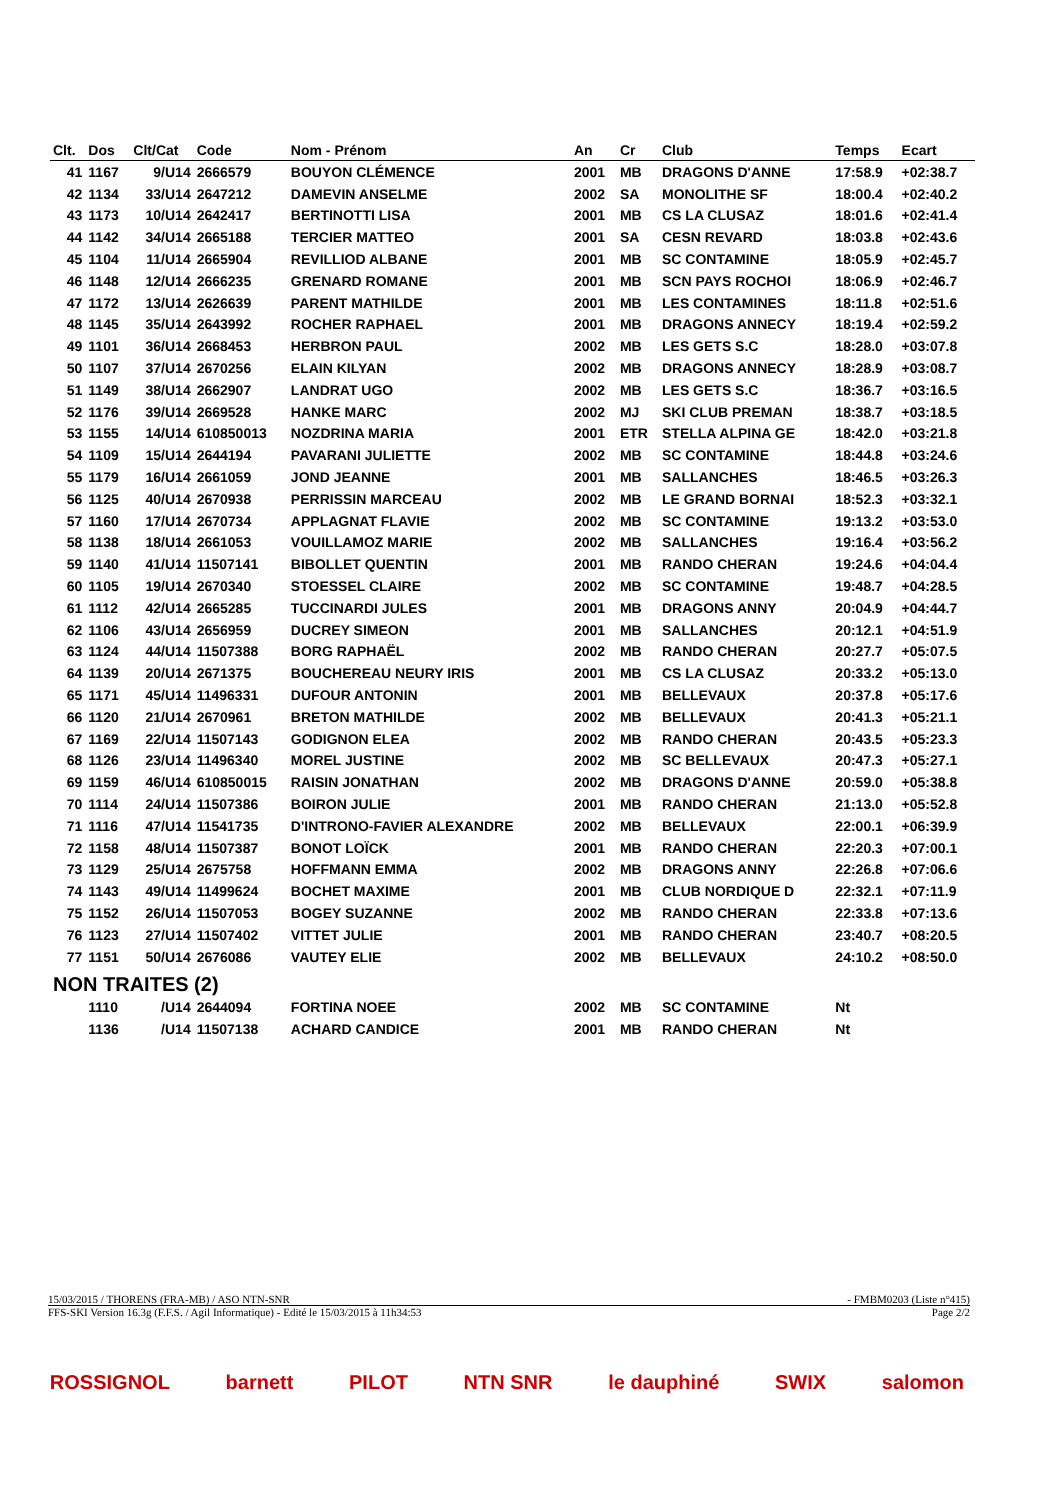| Clt. | Dos | Clt/Cat | Code | Nom - Prénom | An | Cr | Club | Temps | Ecart |
| --- | --- | --- | --- | --- | --- | --- | --- | --- | --- |
| 41 | 1167 | 9/U14 | 2666579 | BOUYON CLÉMENCE | 2001 | MB | DRAGONS D'ANNE | 17:58.9 | +02:38.7 |
| 42 | 1134 | 33/U14 | 2647212 | DAMEVIN ANSELME | 2002 | SA | MONOLITHE SF | 18:00.4 | +02:40.2 |
| 43 | 1173 | 10/U14 | 2642417 | BERTINOTTI LISA | 2001 | MB | CS LA CLUSAZ | 18:01.6 | +02:41.4 |
| 44 | 1142 | 34/U14 | 2665188 | TERCIER MATTEO | 2001 | SA | CESN REVARD | 18:03.8 | +02:43.6 |
| 45 | 1104 | 11/U14 | 2665904 | REVILLIOD ALBANE | 2001 | MB | SC CONTAMINE | 18:05.9 | +02:45.7 |
| 46 | 1148 | 12/U14 | 2666235 | GRENARD ROMANE | 2001 | MB | SCN PAYS ROCHOI | 18:06.9 | +02:46.7 |
| 47 | 1172 | 13/U14 | 2626639 | PARENT MATHILDE | 2001 | MB | LES CONTAMINES | 18:11.8 | +02:51.6 |
| 48 | 1145 | 35/U14 | 2643992 | ROCHER RAPHAEL | 2001 | MB | DRAGONS ANNECY | 18:19.4 | +02:59.2 |
| 49 | 1101 | 36/U14 | 2668453 | HERBRON PAUL | 2002 | MB | LES GETS S.C | 18:28.0 | +03:07.8 |
| 50 | 1107 | 37/U14 | 2670256 | ELAIN KILYAN | 2002 | MB | DRAGONS ANNECY | 18:28.9 | +03:08.7 |
| 51 | 1149 | 38/U14 | 2662907 | LANDRAT UGO | 2002 | MB | LES GETS S.C | 18:36.7 | +03:16.5 |
| 52 | 1176 | 39/U14 | 2669528 | HANKE MARC | 2002 | MJ | SKI CLUB PREMAN | 18:38.7 | +03:18.5 |
| 53 | 1155 | 14/U14 | 610850013 | NOZDRINA MARIA | 2001 | ETR | STELLA ALPINA GE | 18:42.0 | +03:21.8 |
| 54 | 1109 | 15/U14 | 2644194 | PAVARANI JULIETTE | 2002 | MB | SC CONTAMINE | 18:44.8 | +03:24.6 |
| 55 | 1179 | 16/U14 | 2661059 | JOND JEANNE | 2001 | MB | SALLANCHES | 18:46.5 | +03:26.3 |
| 56 | 1125 | 40/U14 | 2670938 | PERRISSIN MARCEAU | 2002 | MB | LE GRAND BORNAI | 18:52.3 | +03:32.1 |
| 57 | 1160 | 17/U14 | 2670734 | APPLAGNAT FLAVIE | 2002 | MB | SC CONTAMINE | 19:13.2 | +03:53.0 |
| 58 | 1138 | 18/U14 | 2661053 | VOUILLAMOZ MARIE | 2002 | MB | SALLANCHES | 19:16.4 | +03:56.2 |
| 59 | 1140 | 41/U14 | 11507141 | BIBOLLET QUENTIN | 2001 | MB | RANDO CHERAN | 19:24.6 | +04:04.4 |
| 60 | 1105 | 19/U14 | 2670340 | STOESSEL CLAIRE | 2002 | MB | SC CONTAMINE | 19:48.7 | +04:28.5 |
| 61 | 1112 | 42/U14 | 2665285 | TUCCINARDI JULES | 2001 | MB | DRAGONS ANNY | 20:04.9 | +04:44.7 |
| 62 | 1106 | 43/U14 | 2656959 | DUCREY SIMEON | 2001 | MB | SALLANCHES | 20:12.1 | +04:51.9 |
| 63 | 1124 | 44/U14 | 11507388 | BORG RAPHAËL | 2002 | MB | RANDO CHERAN | 20:27.7 | +05:07.5 |
| 64 | 1139 | 20/U14 | 2671375 | BOUCHEREAU NEURY IRIS | 2001 | MB | CS LA CLUSAZ | 20:33.2 | +05:13.0 |
| 65 | 1171 | 45/U14 | 11496331 | DUFOUR ANTONIN | 2001 | MB | BELLEVAUX | 20:37.8 | +05:17.6 |
| 66 | 1120 | 21/U14 | 2670961 | BRETON MATHILDE | 2002 | MB | BELLEVAUX | 20:41.3 | +05:21.1 |
| 67 | 1169 | 22/U14 | 11507143 | GODIGNON ELEA | 2002 | MB | RANDO CHERAN | 20:43.5 | +05:23.3 |
| 68 | 1126 | 23/U14 | 11496340 | MOREL JUSTINE | 2002 | MB | SC BELLEVAUX | 20:47.3 | +05:27.1 |
| 69 | 1159 | 46/U14 | 610850015 | RAISIN JONATHAN | 2002 | MB | DRAGONS D'ANNE | 20:59.0 | +05:38.8 |
| 70 | 1114 | 24/U14 | 11507386 | BOIRON JULIE | 2001 | MB | RANDO CHERAN | 21:13.0 | +05:52.8 |
| 71 | 1116 | 47/U14 | 11541735 | D'INTRONO-FAVIER ALEXANDRE | 2002 | MB | BELLEVAUX | 22:00.1 | +06:39.9 |
| 72 | 1158 | 48/U14 | 11507387 | BONOT LOÏCK | 2001 | MB | RANDO CHERAN | 22:20.3 | +07:00.1 |
| 73 | 1129 | 25/U14 | 2675758 | HOFFMANN EMMA | 2002 | MB | DRAGONS ANNY | 22:26.8 | +07:06.6 |
| 74 | 1143 | 49/U14 | 11499624 | BOCHET MAXIME | 2001 | MB | CLUB NORDIQUE D | 22:32.1 | +07:11.9 |
| 75 | 1152 | 26/U14 | 11507053 | BOGEY SUZANNE | 2002 | MB | RANDO CHERAN | 22:33.8 | +07:13.6 |
| 76 | 1123 | 27/U14 | 11507402 | VITTET JULIE | 2001 | MB | RANDO CHERAN | 23:40.7 | +08:20.5 |
| 77 | 1151 | 50/U14 | 2676086 | VAUTEY ELIE | 2002 | MB | BELLEVAUX | 24:10.2 | +08:50.0 |
| NON TRAITES (2) | | | | | | | | | |
| | 1110 | /U14 | 2644094 | FORTINA NOEE | 2002 | MB | SC CONTAMINE | Nt | |
| | 1136 | /U14 | 11507138 | ACHARD CANDICE | 2001 | MB | RANDO CHERAN | Nt | |
15/03/2015 / THORENS (FRA-MB) / ASO NTN-SNR - FMBM0203 (Liste n°415)
FFS-SKI Version 16.3g (F.F.S. / Agil Informatique) - Edité le 15/03/2015 à 11h34:53 Page 2/2
ROSSIGNOL barnett PILOT NTN SNR le dauphiné SWIX salomon